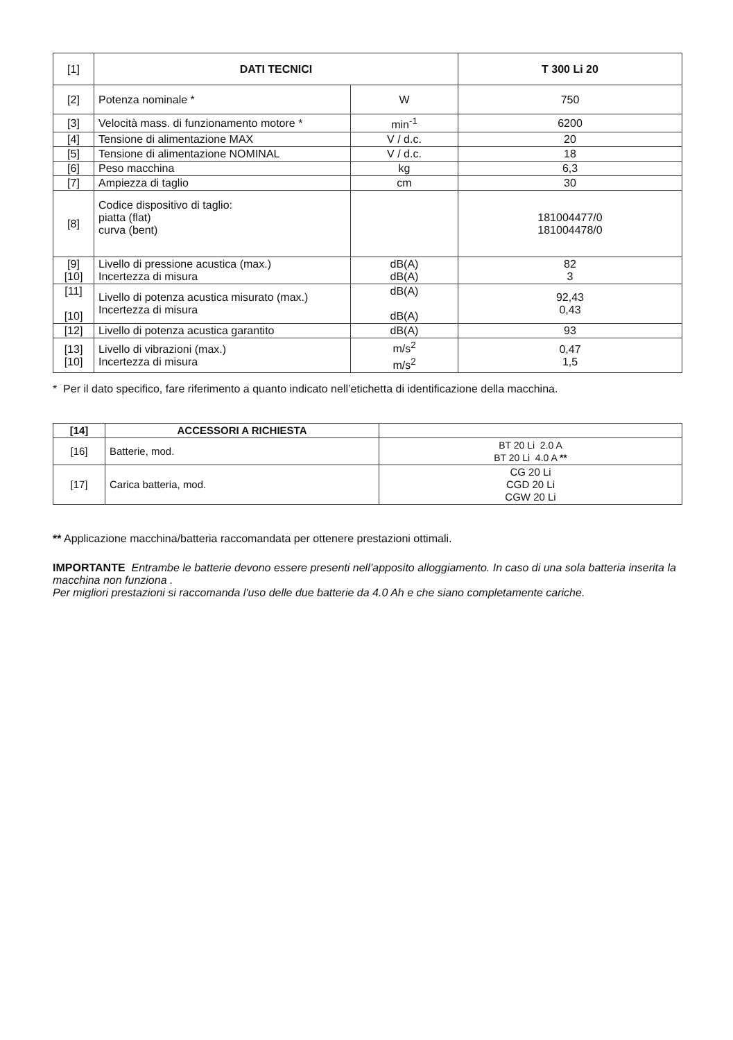| [1] | DATI TECNICI | | T 300 Li 20 |
| [2] | Potenza nominale * | W | 750 |
| [3] | Velocità mass. di funzionamento motore * | min<sup>-1</sup> | 6200 |
| [4] | Tensione di alimentazione MAX | V / d.c. | 20 |
| [5] | Tensione di alimentazione NOMINAL | V / d.c. | 18 |
| [6] | Peso macchina | kg | 6,3 |
| [7] | Ampiezza di taglio | cm | 30 |
| [8] | Codice dispositivo di taglio: piatta (flat) curva (bent) | | 181004477/0 181004478/0 |
| [9] [10] | Livello di pressione acustica (max.) Incertezza di misura | dB(A) dB(A) | 82 3 |
| [11] [10] | Livello di potenza acustica misurato (max.) Incertezza di misura | dB(A) dB(A) | 92,43 0,43 |
| [12] | Livello di potenza acustica garantito | dB(A) | 93 |
| [13] [10] | Livello di vibrazioni (max.) Incertezza di misura | m/s<sup>2</sup> m/s<sup>2</sup> | 0,47 1,5 |
* Per il dato specifico, fare riferimento a quanto indicato nell’etichetta di identificazione della macchina.
| [14] | ACCESSORI A RICHIESTA | |
| [16] | Batterie, mod. | BT 20 Li 2.0 A BT 20 Li 4.0 A ** |
| [17] | Carica batteria, mod. | CG 20 Li CGD 20 Li CGW 20 Li |
** Applicazione macchina/batteria raccomandata per ottenere prestazioni ottimali.
IMPORTANTE Entrambe le batterie devono essere presenti nell’apposito alloggiamento. In caso di una sola batteria inserita la macchina non funziona .
Per migliori prestazioni si raccomanda l'uso delle due batterie da 4.0 Ah e che siano completamente cariche.